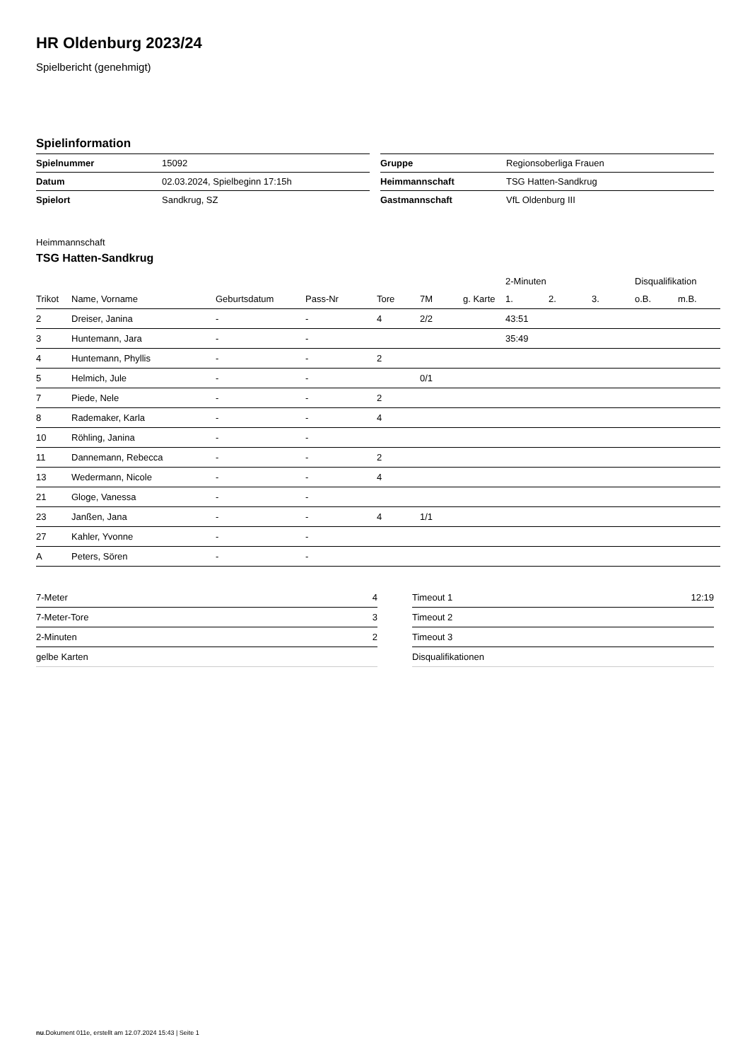HR Oldenburg 2023/24
Spielbericht (genehmigt)
Spielinformation
| Spielnummer | 15092 |
| Datum | 02.03.2024, Spielbeginn 17:15h |
| Spielort | Sandkrug, SZ |
| Gruppe | Regionsoberliga Frauen |
| Heimmannschaft | TSG Hatten-Sandkrug |
| Gastmannschaft | VfL Oldenburg III |
Heimmannschaft
TSG Hatten-Sandkrug
| | | | | | | | | 2-Minuten | | | Disqualifikation | |
| --- | --- | --- | --- | --- | --- | --- | --- | --- | --- | --- | --- | --- |
| Trikot | Name, Vorname | Geburtsdatum | Pass-Nr | Tore | 7M | g. Karte | | 1. | 2. | 3. | o.B. | m.B. |
| 2 | Dreiser, Janina | - | - | 4 | 2/2 | | | 43:51 | | | | |
| 3 | Huntemann, Jara | - | - | | | | | 35:49 | | | | |
| 4 | Huntemann, Phyllis | - | - | 2 | | | | | | | | |
| 5 | Helmich, Jule | - | - | | 0/1 | | | | | | | |
| 7 | Piede, Nele | - | - | 2 | | | | | | | | |
| 8 | Rademaker, Karla | - | - | 4 | | | | | | | | |
| 10 | Röhling, Janina | - | - | | | | | | | | | |
| 11 | Dannemann, Rebecca | - | - | 2 | | | | | | | | |
| 13 | Wedermann, Nicole | - | - | 4 | | | | | | | | |
| 21 | Gloge, Vanessa | - | - | | | | | | | | | |
| 23 | Janßen, Jana | - | - | 4 | 1/1 | | | | | | | |
| 27 | Kahler, Yvonne | - | - | | | | | | | | | |
| A | Peters, Sören | - | - | | | | | | | | | |
| 7-Meter | 4 |
| 7-Meter-Tore | 3 |
| 2-Minuten | 2 |
| gelbe Karten | |
| Timeout 1 | 12:19 |
| Timeout 2 | |
| Timeout 3 | |
| Disqualifikationen | |
nu.Dokument 011e, erstellt am 12.07.2024 15:43 | Seite 1